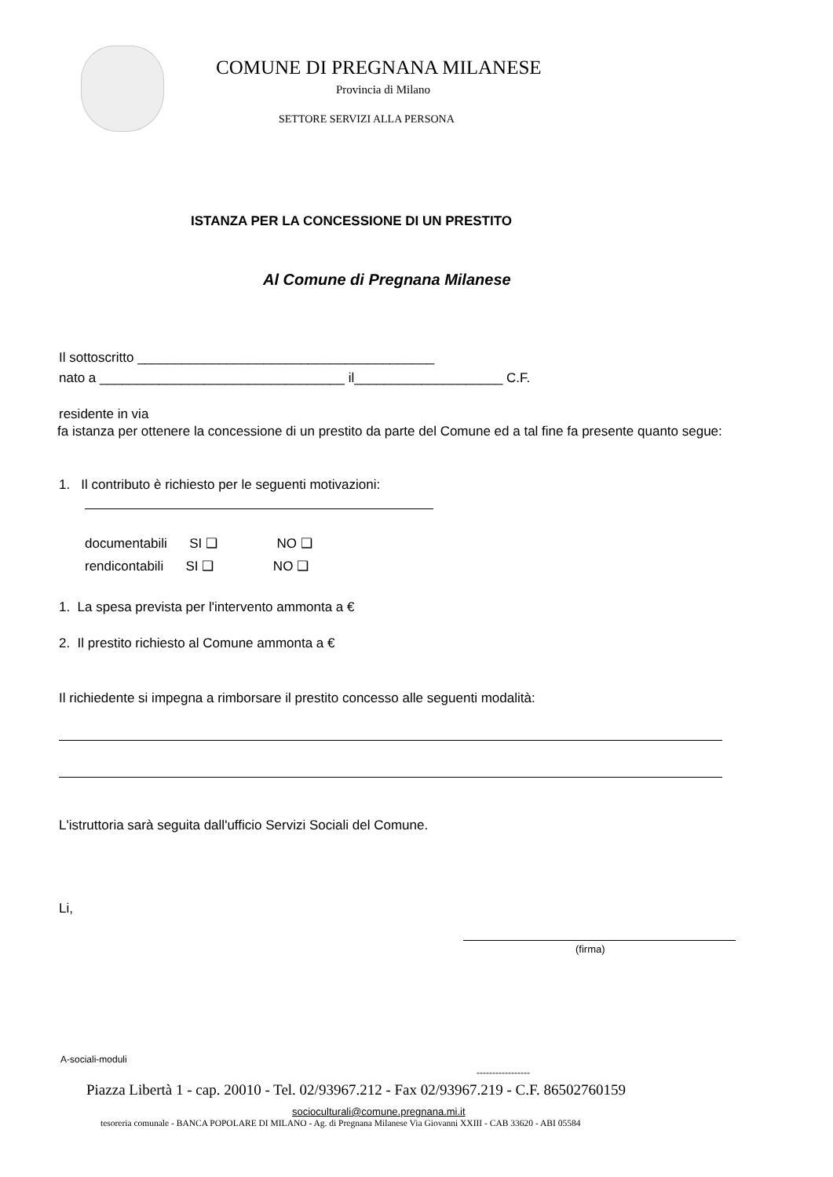COMUNE DI PREGNANA MILANESE
Provincia di Milano
SETTORE SERVIZI ALLA PERSONA
ISTANZA PER LA CONCESSIONE DI UN PRESTITO
Al Comune di Pregnana Milanese
Il sottoscritto ________________________________________
nato a _________________________________ il____________________ C.F.
residente in via
fa istanza per ottenere la concessione di un prestito da parte del Comune ed a tal fine fa presente quanto segue:
1. Il contributo è richiesto per le seguenti motivazioni:
documentabili SI ❑ NO ❑
rendicontabili SI ❑ NO ❑
1. La spesa prevista per l'intervento ammonta a €
2. Il prestito richiesto al Comune ammonta a €
Il richiedente si impegna a rimborsare il prestito concesso alle seguenti modalità:
L'istruttoria sarà seguita dall'ufficio Servizi Sociali del Comune.
Li,
(firma)
A-sociali-moduli
-----------------
Piazza Libertà 1 - cap. 20010 - Tel. 02/93967.212 - Fax 02/93967.219 - C.F. 86502760159
socioculturali@comune.pregnana.mi.it
tesoreria comunale - BANCA POPOLARE DI MILANO - Ag. di Pregnana Milanese Via Giovanni XXIII - CAB 33620 - ABI 05584